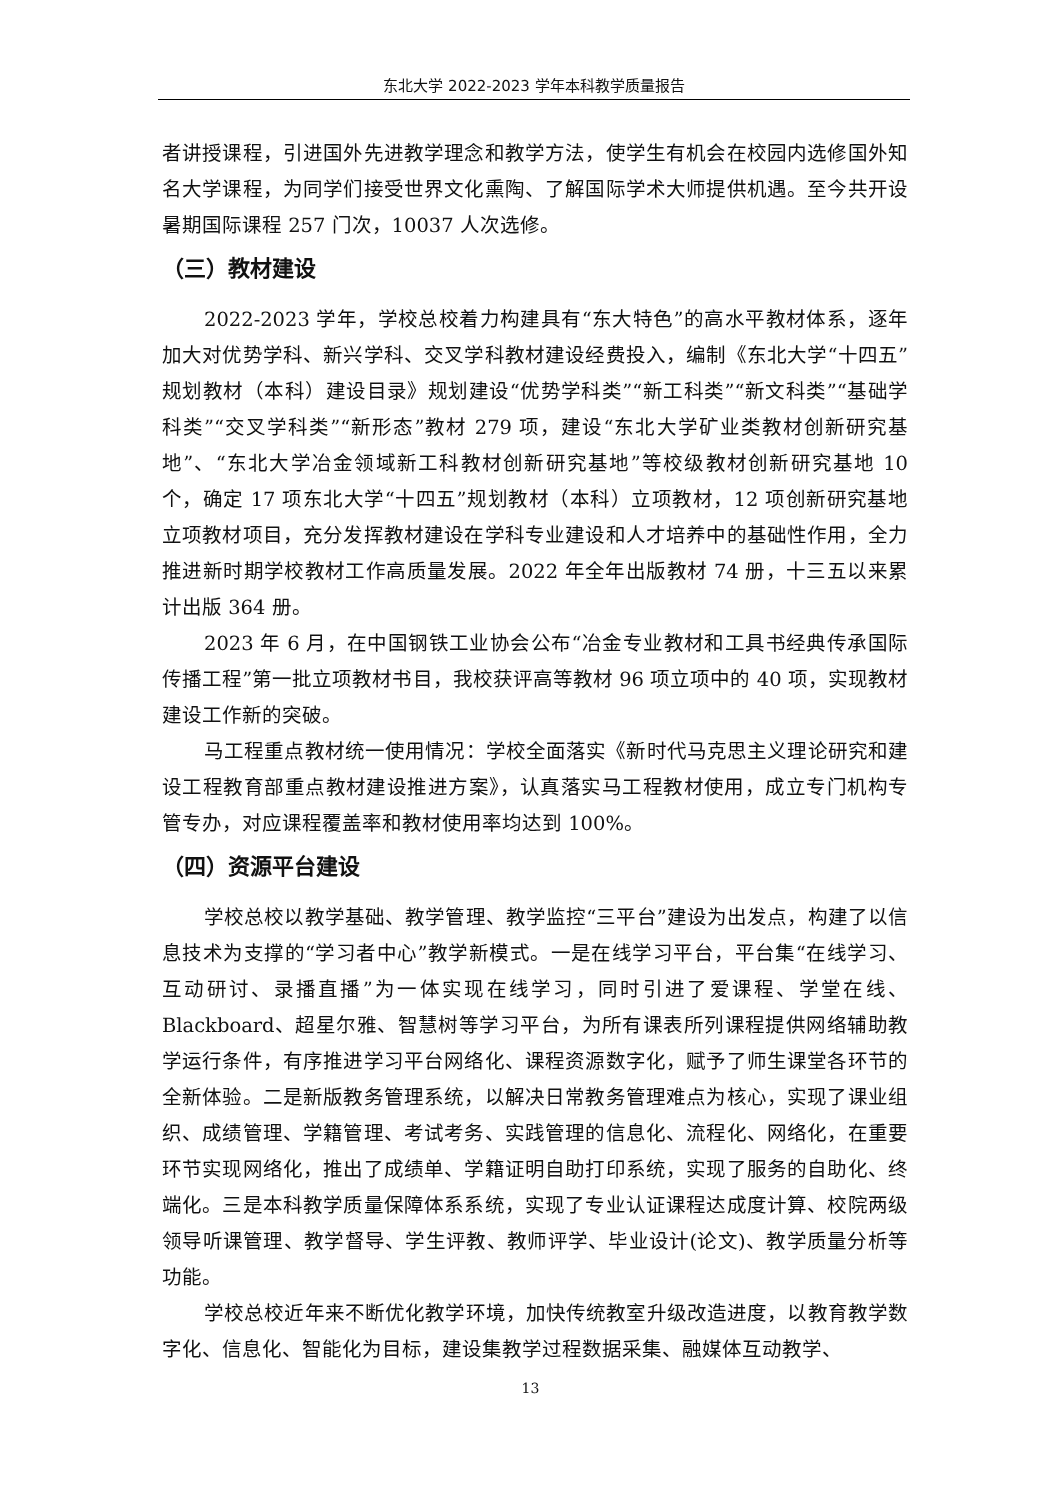东北大学 2022-2023 学年本科教学质量报告
者讲授课程，引进国外先进教学理念和教学方法，使学生有机会在校园内选修国外知名大学课程，为同学们接受世界文化熏陶、了解国际学术大师提供机遇。至今共开设暑期国际课程 257 门次，10037 人次选修。
（三）教材建设
2022-2023 学年，学校总校着力构建具有“东大特色”的高水平教材体系，逐年加大对优势学科、新兴学科、交叉学科教材建设经费投入，编制《东北大学“十四五”规划教材（本科）建设目录》规划建设“优势学科类”“新工科类”“新文科类”“基础学科类”“交叉学科类”“新形态”教材 279 项，建设“东北大学矿业类教材创新研究基地”、“东北大学冶金领域新工科教材创新研究基地”等校级教材创新研究基地 10 个，确定 17 项东北大学“十四五”规划教材（本科）立项教材，12 项创新研究基地立项教材项目，充分发挥教材建设在学科专业建设和人才培养中的基础性作用，全力推进新时期学校教材工作高质量发展。2022 年全年出版教材 74 册，十三五以来累计出版 364 册。
2023 年 6 月，在中国钢铁工业协会公布“冶金专业教材和工具书经典传承国际传播工程”第一批立项教材书目，我校获评高等教材 96 项立项中的 40 项，实现教材建设工作新的突破。
马工程重点教材统一使用情况：学校全面落实《新时代马克思主义理论研究和建设工程教育部重点教材建设推进方案》，认真落实马工程教材使用，成立专门机构专管专办，对应课程覆盖率和教材使用率均达到 100%。
（四）资源平台建设
学校总校以教学基础、教学管理、教学监控“三平台”建设为出发点，构建了以信息技术为支撑的“学习者中心”教学新模式。一是在线学习平台，平台集“在线学习、互动研讨、录播直播”为一体实现在线学习，同时引进了爱课程、学堂在线、Blackboard、超星尔雅、智慧树等学习平台，为所有课表所列课程提供网络辅助教学运行条件，有序推进学习平台网络化、课程资源数字化，赋予了师生课堂各环节的全新体验。二是新版教务管理系统，以解决日常教务管理难点为核心，实现了课业组织、成绩管理、学籍管理、考试考务、实践管理的信息化、流程化、网络化，在重要环节实现网络化，推出了成绩单、学籍证明自助打印系统，实现了服务的自助化、终端化。三是本科教学质量保障体系系统，实现了专业认证课程达成度计算、校院两级领导听课管理、教学督导、学生评教、教师评学、毕业设计(论文)、教学质量分析等功能。
学校总校近年来不断优化教学环境，加快传统教室升级改造进度，以教育教学数字化、信息化、智能化为目标，建设集教学过程数据采集、融媒体互动教学、
13